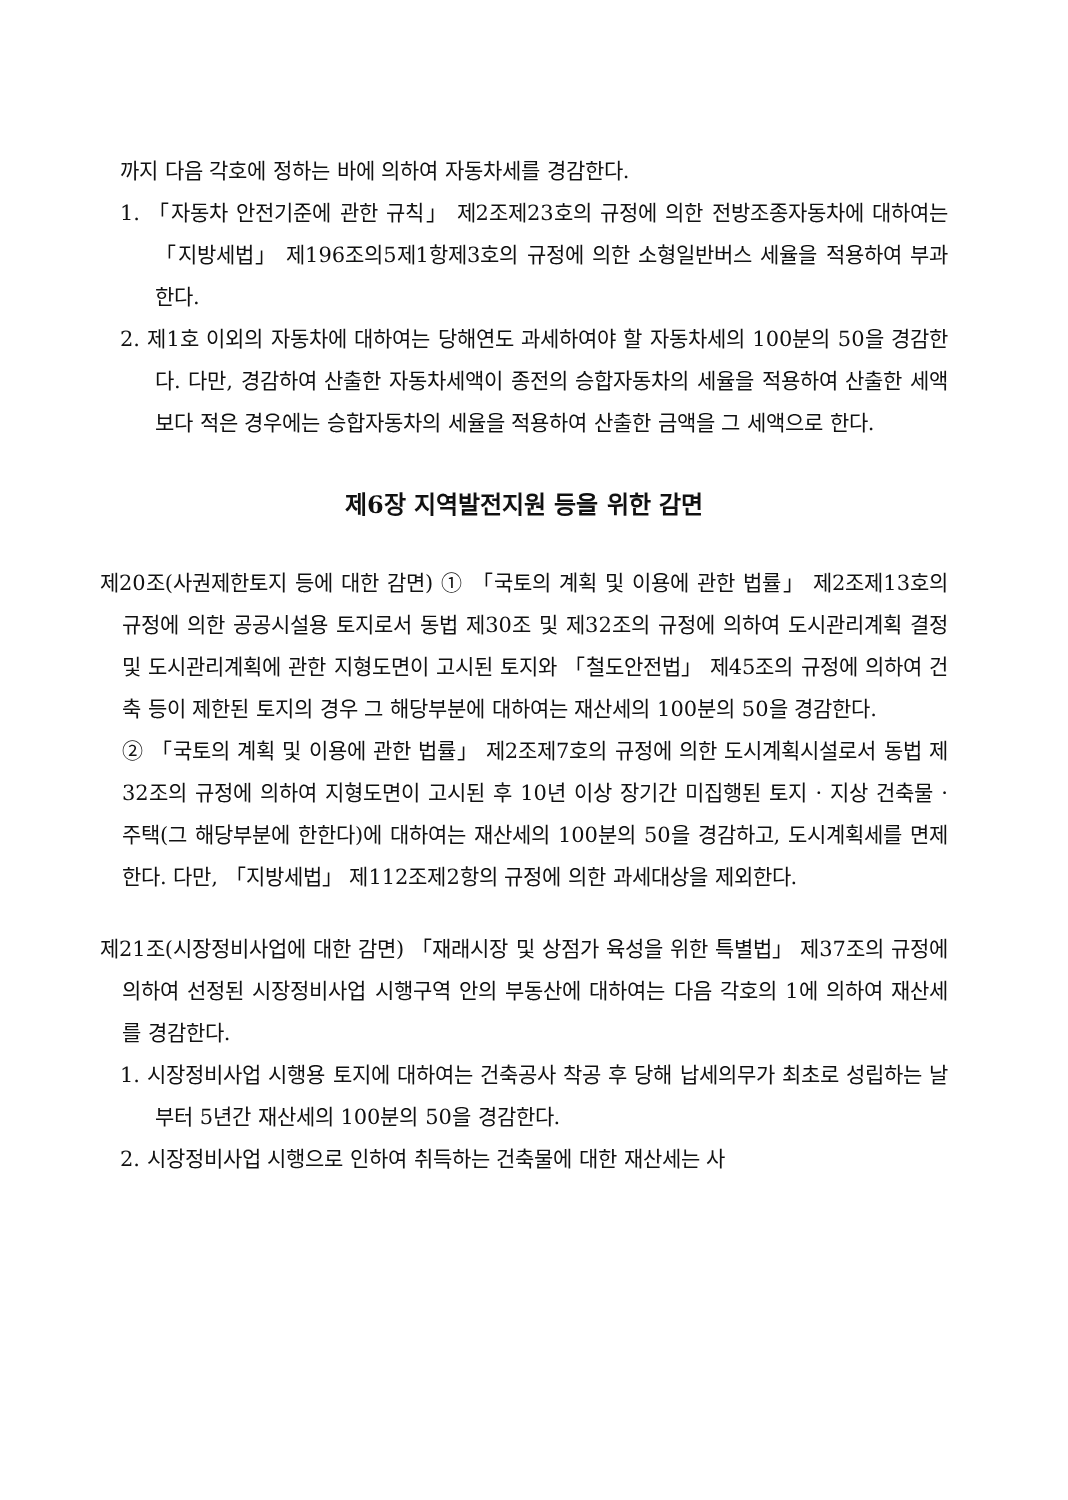까지 다음 각호에 정하는 바에 의하여 자동차세를 경감한다.
1. 「자동차 안전기준에 관한 규칙」 제2조제23호의 규정에 의한 전방조종자동차에 대하여는 「지방세법」 제196조의5제1항제3호의 규정에 의한 소형일반버스 세율을 적용하여 부과한다.
2. 제1호 이외의 자동차에 대하여는 당해연도 과세하여야 할 자동차세의 100분의 50을 경감한다. 다만, 경감하여 산출한 자동차세액이 종전의 승합자동차의 세율을 적용하여 산출한 세액보다 적은 경우에는 승합자동차의 세율을 적용하여 산출한 금액을 그 세액으로 한다.
제6장 지역발전지원 등을 위한 감면
제20조(사권제한토지 등에 대한 감면) ① 「국토의 계획 및 이용에 관한 법률」 제2조제13호의 규정에 의한 공공시설용 토지로서 동법 제30조 및 제32조의 규정에 의하여 도시관리계획 결정 및 도시관리계획에 관한 지형도면이 고시된 토지와 「철도안전법」 제45조의 규정에 의하여 건축 등이 제한된 토지의 경우 그 해당부분에 대하여는 재산세의 100분의 50을 경감한다.
② 「국토의 계획 및 이용에 관한 법률」 제2조제7호의 규정에 의한 도시계획시설로서 동법 제32조의 규정에 의하여 지형도면이 고시된 후 10년 이상 장기간 미집행된 토지 · 지상 건축물 · 주택(그 해당부분에 한한다)에 대하여는 재산세의 100분의 50을 경감하고, 도시계획세를 면제한다. 다만, 「지방세법」 제112조제2항의 규정에 의한 과세대상을 제외한다.
제21조(시장정비사업에 대한 감면) 「재래시장 및 상점가 육성을 위한 특별법」 제37조의 규정에 의하여 선정된 시장정비사업 시행구역 안의 부동산에 대하여는 다음 각호의 1에 의하여 재산세를 경감한다.
1. 시장정비사업 시행용 토지에 대하여는 건축공사 착공 후 당해 납세의무가 최초로 성립하는 날부터 5년간 재산세의 100분의 50을 경감한다.
2. 시장정비사업 시행으로 인하여 취득하는 건축물에 대한 재산세는 사